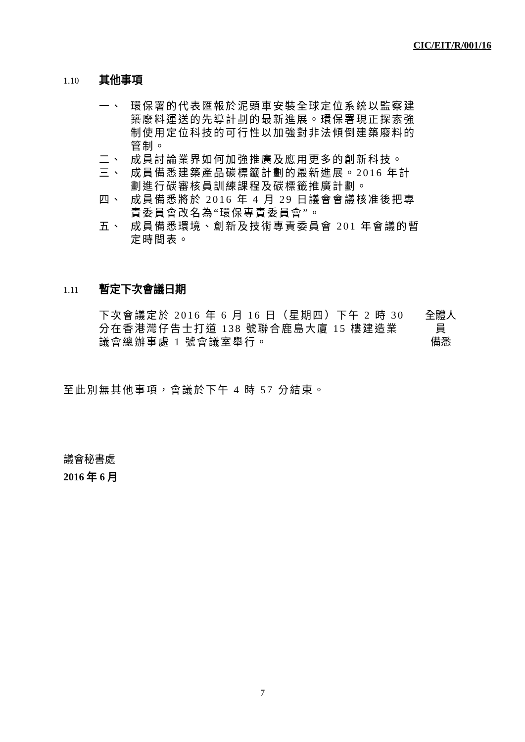CIC/EIT/R/001/16
1.10 其他事項
一、 環保署的代表匯報於泥頭車安裝全球定位系統以監察建築廢料運送的先導計劃的最新進展。環保署現正探索強制使用定位科技的可行性以加強對非法傾倒建築廢料的管制。
二、 成員討論業界如何加強推廣及應用更多的創新科技。
三、 成員備悉建築產品碳標籤計劃的最新進展。2016 年計劃進行碳審核員訓練課程及碳標籤推廣計劃。
四、 成員備悉將於 2016 年 4 月 29 日議會會議核准後把專責委員會改名為“環保專責委員會”。
五、 成員備悉環境、創新及技術專責委員會 201 年會議的暫定時間表。
1.11 暫定下次會議日期
下次會議定於 2016 年 6 月 16 日（星期四）下午 2 時 30 分在香港灣仔告士打道 138 號聯合鹿島大廈 15 樓建造業議會總辦事處 1 號會議室舉行。
全體人員
備悉
至此別無其他事項，會議於下午 4 時 57 分結束。
議會秘書處
2016 年 6 月
7